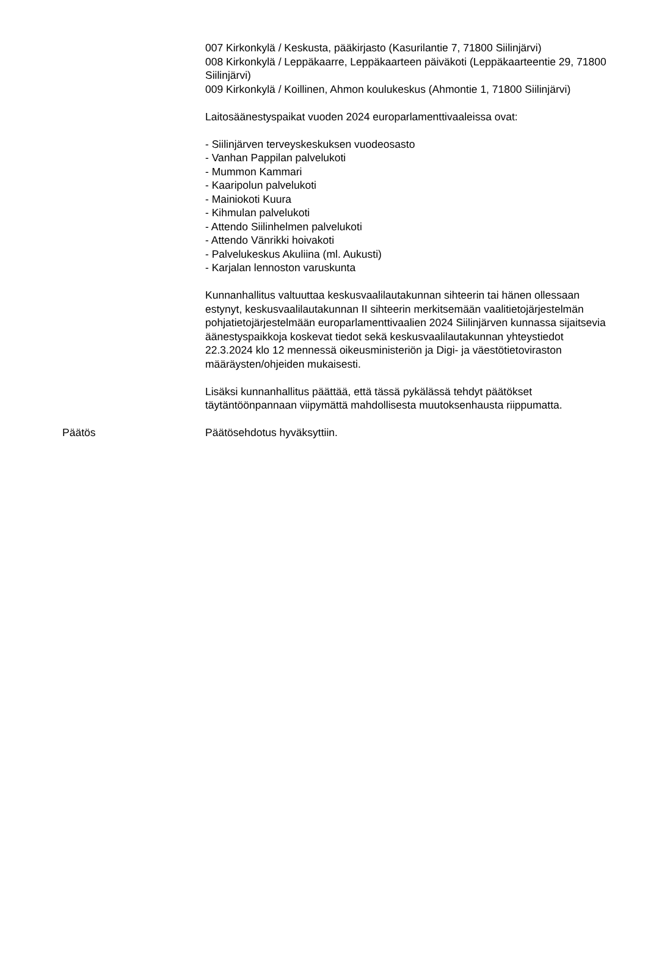007 Kirkonkylä / Keskusta, pääkirjasto (Kasurilantie 7, 71800 Siilinjärvi)
008 Kirkonkylä / Leppäkaarre, Leppäkaarteen päiväkoti (Leppäkaarteentie 29, 71800 Siilinjärvi)
009 Kirkonkylä / Koillinen, Ahmon koulukeskus (Ahmontie 1, 71800 Siilinjärvi)
Laitosäänestyspaikat vuoden 2024 europarlamenttivaaleissa ovat:
- Siilinjärven terveyskeskuksen vuodeosasto
- Vanhan Pappilan palvelukoti
- Mummon Kammari
- Kaaripolun palvelukoti
- Mainiokoti Kuura
- Kihmulan palvelukoti
- Attendo Siilinhelmen palvelukoti
- Attendo Vänrikki hoivakoti
- Palvelukeskus Akuliina (ml. Aukusti)
- Karjalan lennoston varuskunta
Kunnanhallitus valtuuttaa keskusvaalilautakunnan sihteerin tai hänen ollessaan estynyt, keskusvaalilautakunnan II sihteerin merkitsemään vaalitietojärjestelmän pohjatietojärjestelmään europarlamenttivaalien 2024 Siilinjärven kunnassa sijaitsevia äänestyspaikkoja koskevat tiedot sekä keskusvaalilautakunnan yhteystiedot 22.3.2024 klo 12 mennessä oikeusministeriön ja Digi- ja väestötietoviraston määräysten/ohjeiden mukaisesti.
Lisäksi kunnanhallitus päättää, että tässä pykälässä tehdyt päätökset täytäntöönpannaan viipymättä mahdollisesta muutoksenhausta riippumatta.
Päätös Päätösehdotus hyväksyttiin.